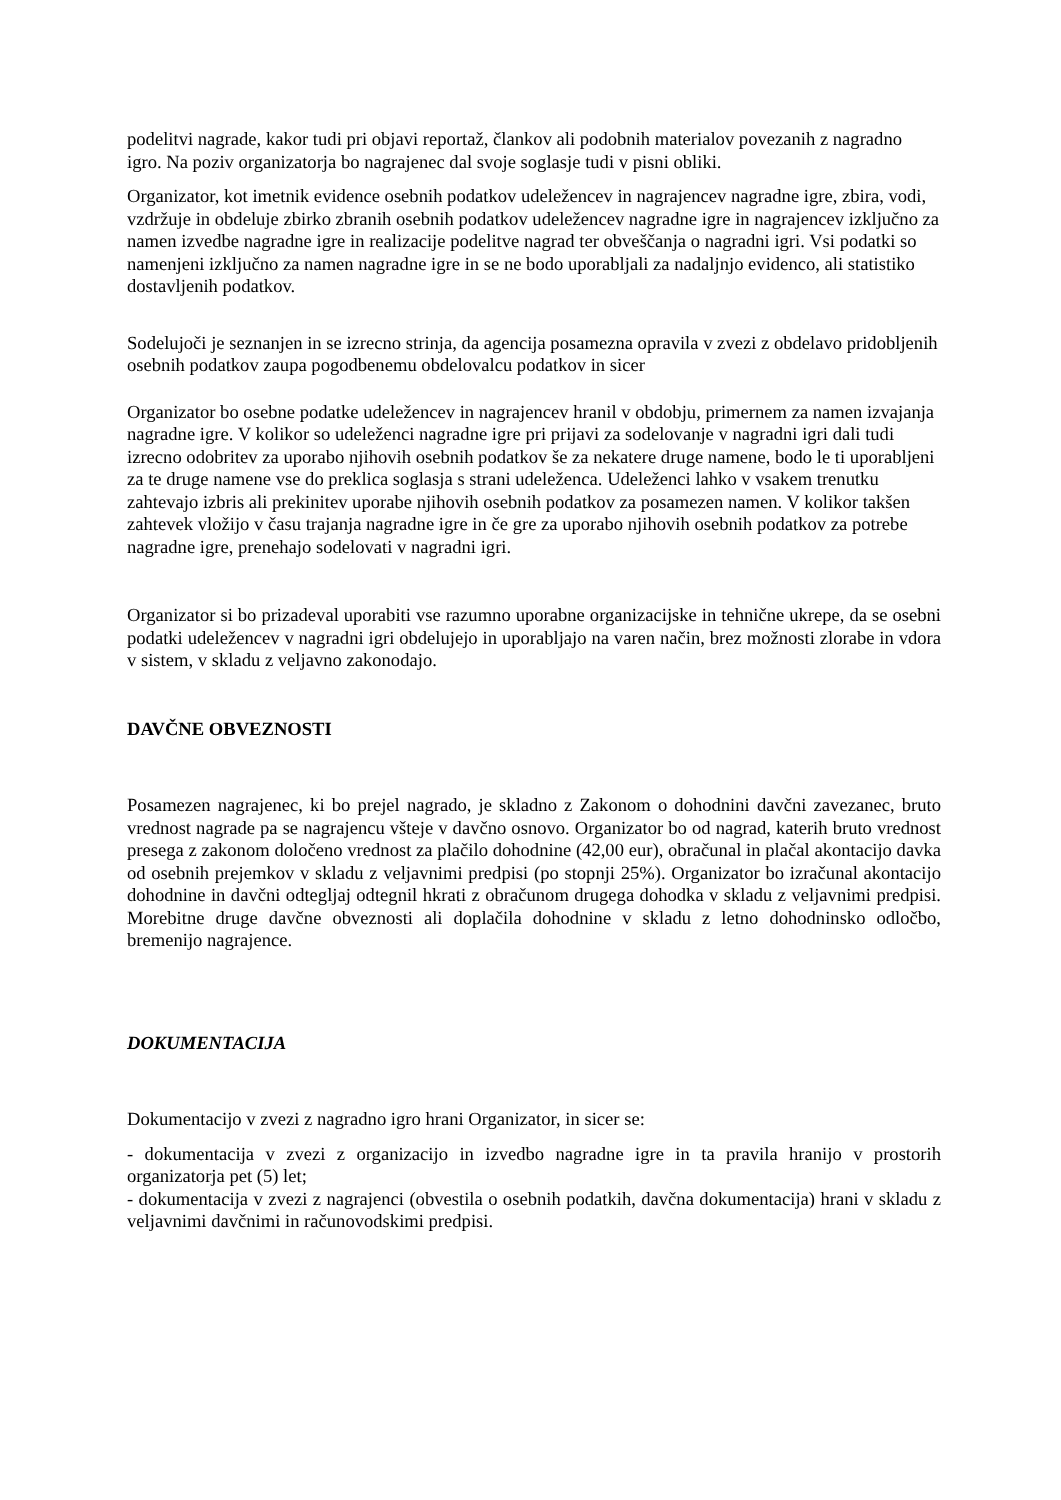podelitvi nagrade, kakor tudi pri objavi reportaž, člankov ali podobnih materialov povezanih z nagradno igro. Na poziv organizatorja bo nagrajenec dal svoje soglasje tudi v pisni obliki.
Organizator, kot imetnik evidence osebnih podatkov udeležencev in nagrajencev nagradne igre, zbira, vodi, vzdržuje in obdeluje zbirko zbranih osebnih podatkov udeležencev nagradne igre in nagrajencev izključno za namen izvedbe nagradne igre in realizacije podelitve nagrad ter obveščanja o nagradni igri. Vsi podatki so namenjeni izključno za namen nagradne igre in se ne bodo uporabljali za nadaljnjo evidenco, ali statistiko dostavljenih podatkov.
Sodelujoči je seznanjen in se izrecno strinja, da agencija posamezna opravila v zvezi z obdelavo pridobljenih osebnih podatkov zaupa pogodbenemu obdelovalcu podatkov in sicer
Organizator bo osebne podatke udeležencev in nagrajencev hranil v obdobju, primernem za namen izvajanja nagradne igre. V kolikor so udeleženci nagradne igre pri prijavi za sodelovanje v nagradni igri dali tudi izrecno odobritev za uporabo njihovih osebnih podatkov še za nekatere druge namene, bodo le ti uporabljeni za te druge namene vse do preklica soglasja s strani udeleženca. Udeleženci lahko v vsakem trenutku zahtevajo izbris ali prekinitev uporabe njihovih osebnih podatkov za posamezen namen. V kolikor takšen zahtevek vložijo v času trajanja nagradne igre in če gre za uporabo njihovih osebnih podatkov za potrebe nagradne igre, prenehajo sodelovati v nagradni igri.
Organizator si bo prizadeval uporabiti vse razumno uporabne organizacijske in tehnične ukrepe, da se osebni podatki udeležencev v nagradni igri obdelujejo in uporabljajo na varen način, brez možnosti zlorabe in vdora v sistem, v skladu z veljavno zakonodajo.
DAVČNE OBVEZNOSTI
Posamezen nagrajenec, ki bo prejel nagrado, je skladno z Zakonom o dohodnini davčni zavezanec, bruto vrednost nagrade pa se nagrajencu všteje v davčno osnovo. Organizator bo od nagrad, katerih bruto vrednost presega z zakonom določeno vrednost za plačilo dohodnine (42,00 eur), obračunal in plačal akontacijo davka od osebnih prejemkov v skladu z veljavnimi predpisi (po stopnji 25%). Organizator bo izračunal akontacijo dohodnine in davčni odtegljaj odtegnil hkrati z obračunom drugega dohodka v skladu z veljavnimi predpisi. Morebitne druge davčne obveznosti ali doplačila dohodnine v skladu z letno dohodninsko odločbo, bremenijo nagrajence.
DOKUMENTACIJA
Dokumentacijo v zvezi z nagradno igro hrani Organizator, in sicer se:
- dokumentacija v zvezi z organizacijo in izvedbo nagradne igre in ta pravila hranijo v prostorih organizatorja pet (5) let;
- dokumentacija v zvezi z nagrajenci (obvestila o osebnih podatkih, davčna dokumentacija) hrani v skladu z veljavnimi davčnimi in računovodskimi predpisi.